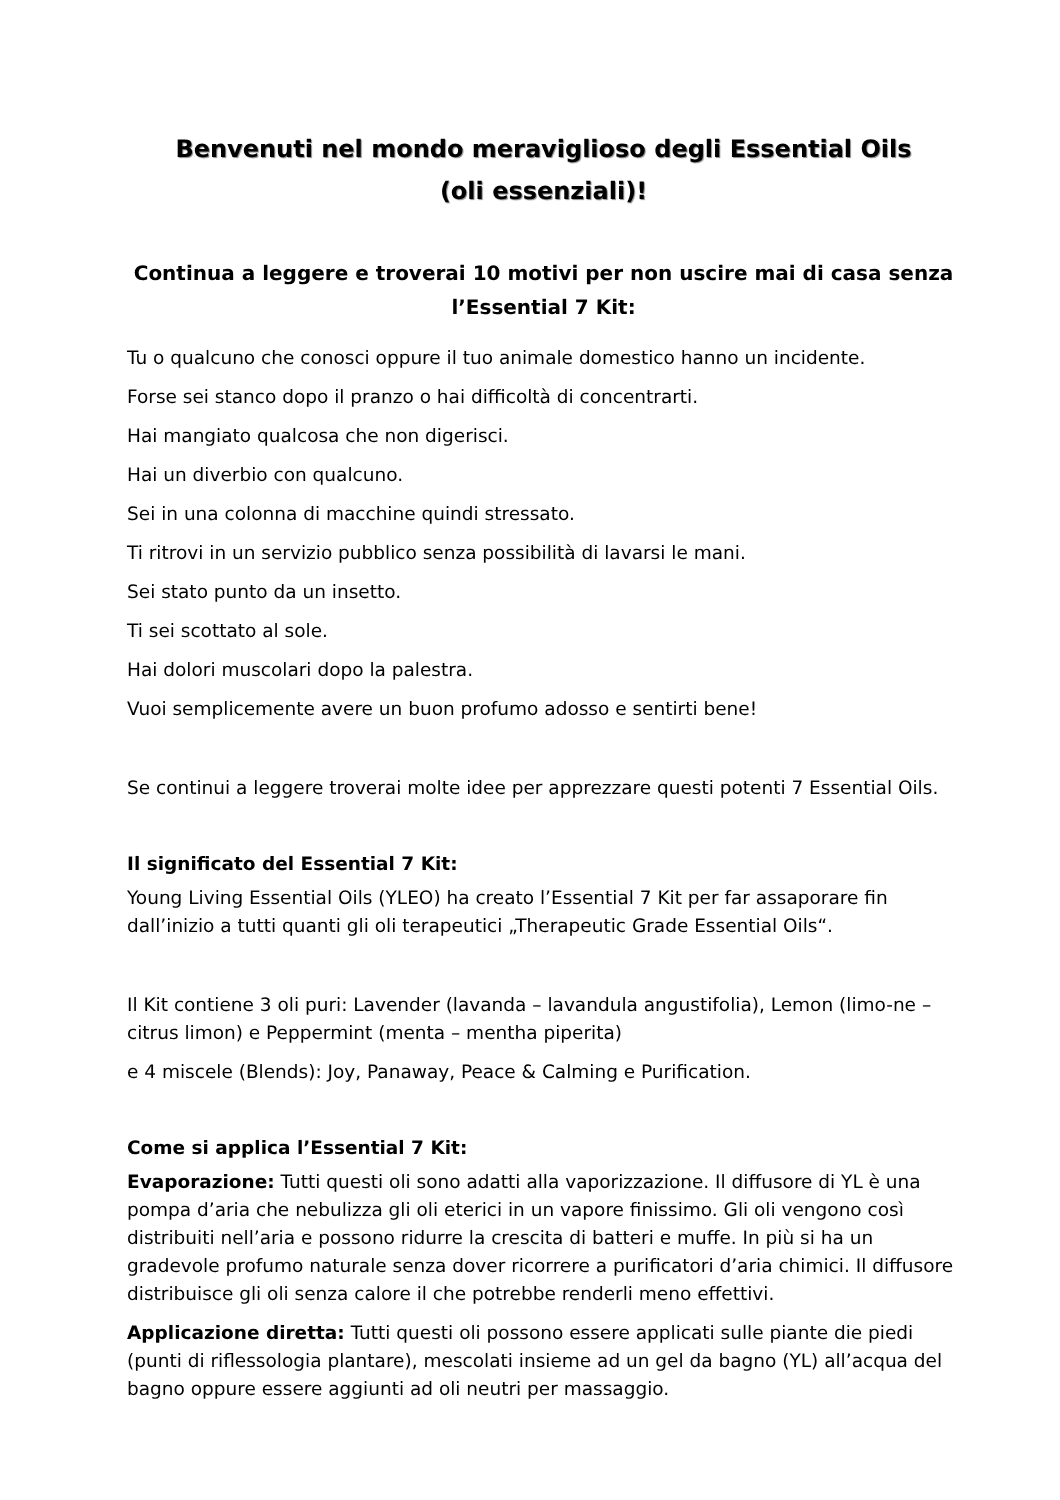Benvenuti nel mondo meraviglioso degli Essential Oils
(oli essenziali)!
Continua a leggere e troverai 10 motivi per non uscire mai di casa senza l’Essential 7 Kit:
Tu o qualcuno che conosci oppure il tuo animale domestico hanno un incidente.
Forse sei stanco dopo il pranzo o hai difficoltà di concentrarti.
Hai mangiato qualcosa che non digerisci.
Hai un diverbio con qualcuno.
Sei in una colonna di macchine quindi stressato.
Ti ritrovi in un servizio pubblico senza possibilità di lavarsi le mani.
Sei stato punto da un insetto.
Ti sei scottato al sole.
Hai dolori muscolari dopo la palestra.
Vuoi semplicemente avere un buon profumo adosso e sentirti bene!
Se continui a leggere troverai molte idee per apprezzare questi potenti 7 Essential Oils.
Il significato del Essential 7 Kit:
Young Living Essential Oils (YLEO) ha creato l’Essential 7 Kit per far assaporare fin dall’inizio a tutti quanti gli oli terapeutici „Therapeutic Grade Essential Oils“.
Il Kit contiene 3 oli puri: Lavender (lavanda – lavandula angustifolia), Lemon (limo-ne – citrus limon) e Peppermint (menta – mentha piperita)
e 4 miscele (Blends): Joy, Panaway, Peace & Calming e Purification.
Come si applica l’Essential 7 Kit:
Evaporazione: Tutti questi oli sono adatti alla vaporizzazione. Il diffusore di YL è una pompa d’aria che nebulizza gli oli eterici in un vapore finissimo. Gli oli vengono così distribuiti nell’aria e possono ridurre la crescita di batteri e muffe. In più si ha un gradevole profumo naturale senza dover ricorrere a purificatori d’aria chimici. Il diffusore distribuisce gli oli senza calore il che potrebbe renderli meno effettivi.
Applicazione diretta: Tutti questi oli possono essere applicati sulle piante die piedi (punti di riflessologia plantare), mescolati insieme ad un gel da bagno (YL) all’acqua del bagno oppure essere aggiunti ad oli neutri per massaggio.